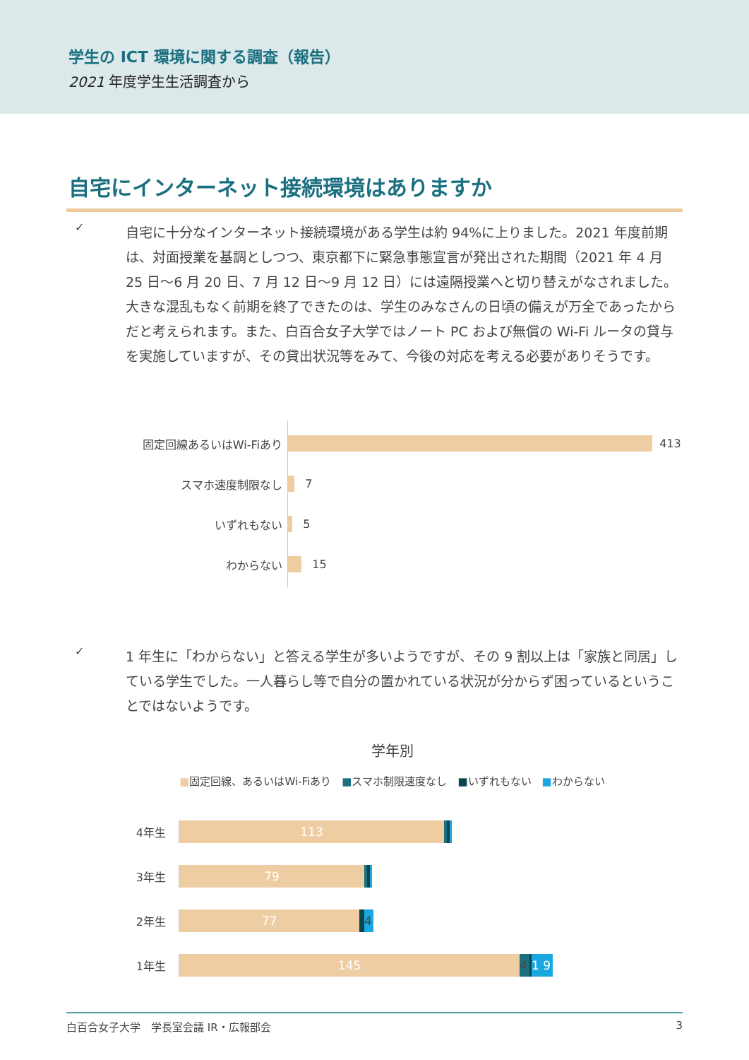学生の ICT 環境に関する調査（報告）
2021 年度学生生活調査から
自宅にインターネット接続環境はありますか
✓
自宅に十分なインターネット接続環境がある学生は約 94%に上りました。2021 年度前期は、対面授業を基調としつつ、東京都下に緊急事態宣言が発出された期間（2021 年 4 月 25 日～6 月 20 日、7 月 12 日～9 月 12 日）には遠隔授業へと切り替えがなされました。大きな混乱もなく前期を終了できたのは、学生のみなさんの日頃の備えが万全であったからだと考えられます。また、白百合女子大学ではノート PC および無償の Wi-Fi ルータの貸与を実施していますが、その貸出状況等をみて、今後の対応を考える必要がありそうです。
固定回線あるいはWi-Fiあり
413
スマホ速度制限なし
7
いずれもない
5
わからない
15
✓
1 年生に「わからない」と答える学生が多いようですが、その 9 割以上は「家族と同居」している学生でした。一人暮らし等で自分の置かれている状況が分からず困っているということではないようです。
学年別
■固定回線、あるいはWi-Fiあり　■スマホ制限速度なし　■いずれもない　■わからない
4年生
113
3年生
79
2年生
77 4
1年生
145 4 1 9
白百合女子大学　学長室会議 IR・広報部会 3